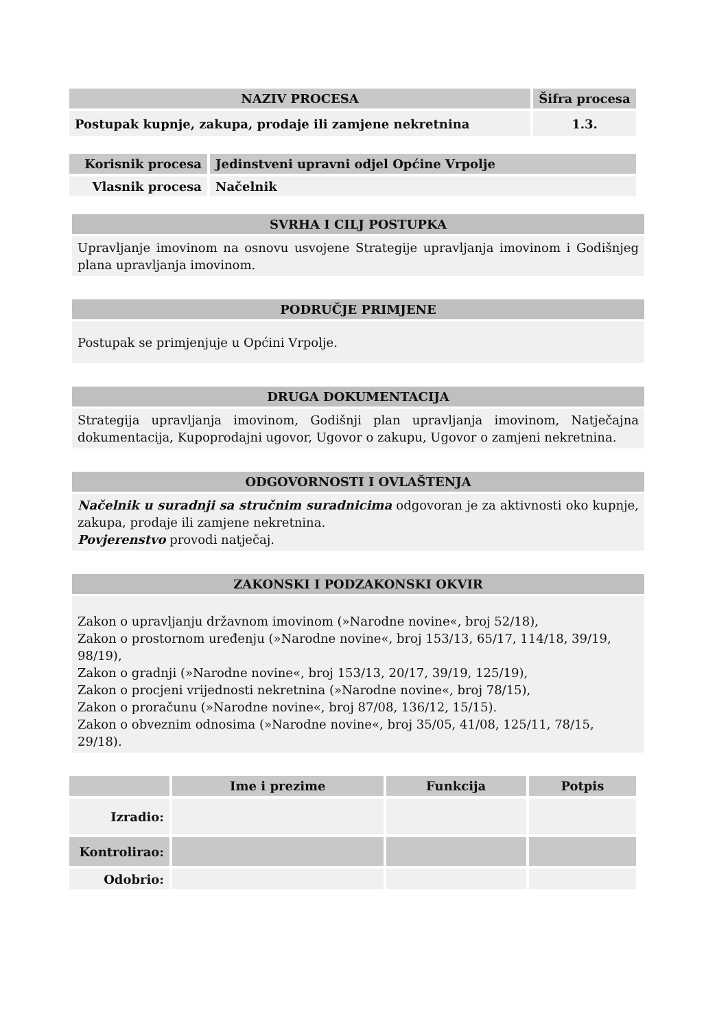| NAZIV PROCESA | Šifra procesa |
| --- | --- |
| Postupak kupnje, zakupa, prodaje ili zamjene nekretnina | 1.3. |
| Korisnik procesa | Jedinstveni upravni odjel Općine Vrpolje |
| --- | --- |
| Vlasnik procesa | Načelnik |
SVRHA I CILJ POSTUPKA
Upravljanje imovinom na osnovu usvojene Strategije upravljanja imovinom i Godišnjeg plana upravljanja imovinom.
PODRUČJE PRIMJENE
Postupak se primjenjuje u Općini Vrpolje.
DRUGA DOKUMENTACIJA
Strategija upravljanja imovinom, Godišnji plan upravljanja imovinom, Natječajna dokumentacija, Kupoprodajni ugovor, Ugovor o zakupu, Ugovor o zamjeni nekretnina.
ODGOVORNOSTI I OVLAŠTENJA
Načelnik u suradnji sa stručnim suradnicima odgovoran je za aktivnosti oko kupnje, zakupa, prodaje ili zamjene nekretnina.
Povjerenstvo provodi natječaj.
ZAKONSKI I PODZAKONSKI OKVIR
Zakon o upravljanju državnom imovinom (»Narodne novine«, broj 52/18),
Zakon o prostornom uređenju (»Narodne novine«, broj 153/13, 65/17, 114/18, 39/19, 98/19),
Zakon o gradnji (»Narodne novine«, broj 153/13, 20/17, 39/19, 125/19),
Zakon o procjeni vrijednosti nekretnina (»Narodne novine«, broj 78/15),
Zakon o proračunu (»Narodne novine«, broj 87/08, 136/12, 15/15).
Zakon o obveznim odnosima (»Narodne novine«, broj 35/05, 41/08, 125/11, 78/15, 29/18).
| | Ime i prezime | Funkcija | Potpis |
| --- | --- | --- | --- |
| Izradio: | | | |
| Kontrolirao: | | | |
| Odobrio: | | | |